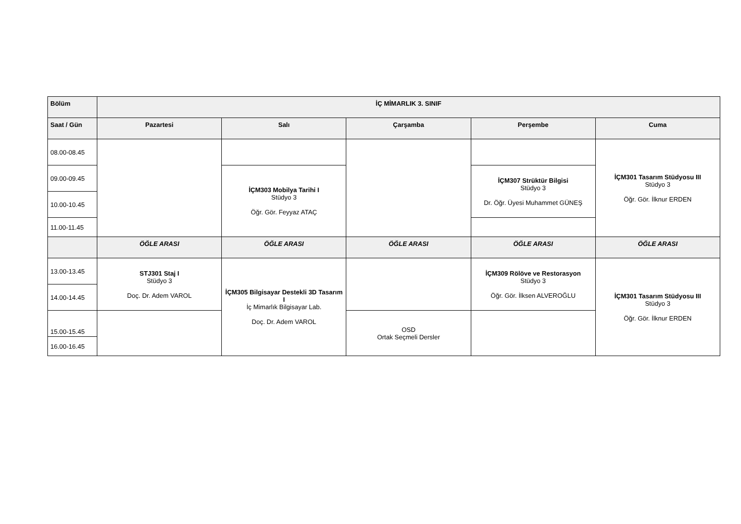| Bölüm | İÇ MİMARLIK 3. SINIF | | | | |
| --- | --- | --- | --- | --- | --- |
| Saat / Gün | Pazartesi | Salı | Çarşamba | Perşembe | Cuma |
| 08.00-08.45 | | | | | İÇM301 Tasarım Stüdyosu III Stüdyo 3 Öğr. Gör. İlknur ERDEN |
| 09.00-09.45 | | İÇM303 Mobilya Tarihi I Stüdyo 3 Öğr. Gör. Feyyaz ATAÇ | | İÇM307 Strüktür Bilgisi Stüdyo 3 Dr. Öğr. Üyesi Muhammet GÜNEŞ | |
| 10.00-10.45 | | | | | |
| 11.00-11.45 | | | | | |
| | ÖĞLE ARASI | ÖĞLE ARASI | ÖĞLE ARASI | ÖĞLE ARASI | ÖĞLE ARASI |
| 13.00-13.45 | STJ301 Staj I Stüdyo 3 Doç. Dr. Adem VAROL | İÇM305 Bilgisayar Destekli 3D Tasarım I İç Mimarlık Bilgisayar Lab. Doç. Dr. Adem VAROL | | İÇM309 Rölöve ve Restorasyon Stüdyo 3 Öğr. Gör. İlksen ALVEROĞLU | İÇM301 Tasarım Stüdyosu III Stüdyo 3 Öğr. Gör. İlknur ERDEN |
| 14.00-14.45 | | | | | |
| 15.00-15.45 | | | OSD Ortak Seçmeli Dersler | | |
| 16.00-16.45 | | | | | |